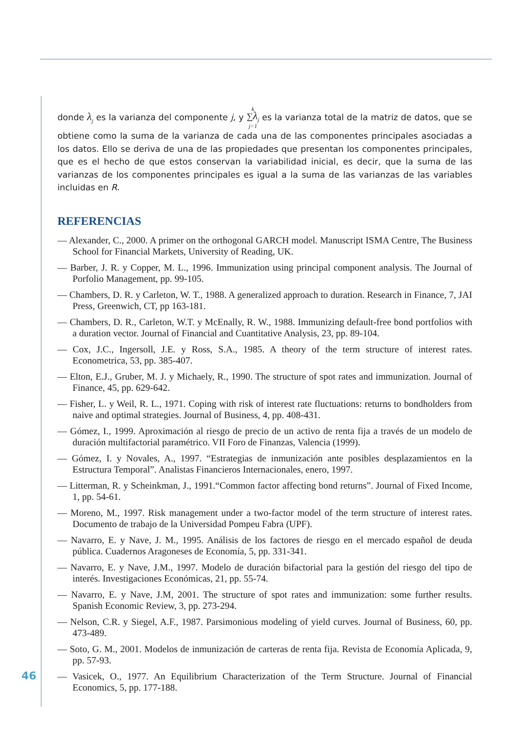donde λ<sub>j</sub> es la varianza del componente j, y k
∑λ<sub>j</sub>
j=1 es la varianza total de la matriz de datos, que se obtiene como la suma de la varianza de cada una de las componentes principales asociadas a los datos. Ello se deriva de una de las propiedades que presentan los componentes principales, que es el hecho de que estos conservan la variabilidad inicial, es decir, que la suma de las varianzas de los componentes principales es igual a la suma de las varianzas de las variables incluidas en R.
REFERENCIAS
— Alexander, C., 2000. A primer on the orthogonal GARCH model. Manuscript ISMA Centre, The Business School for Financial Markets, University of Reading, UK.
— Barber, J. R. y Copper, M. L., 1996. Immunization using principal component analysis. The Journal of Porfolio Management, pp. 99-105.
— Chambers, D. R. y Carleton, W. T., 1988. A generalized approach to duration. Research in Finance, 7, JAI Press, Greenwich, CT, pp 163-181.
— Chambers, D. R., Carleton, W.T. y McEnally, R. W., 1988. Immunizing default-free bond portfolios with a duration vector. Journal of Financial and Cuantitative Analysis, 23, pp. 89-104.
— Cox, J.C., Ingersoll, J.E. y Ross, S.A., 1985. A theory of the term structure of interest rates. Econometrica, 53, pp. 385-407.
— Elton, E.J., Gruber, M. J. y Michaely, R., 1990. The structure of spot rates and immunization. Journal of Finance, 45, pp. 629-642.
— Fisher, L. y Weil, R. L., 1971. Coping with risk of interest rate fluctuations: returns to bondholders from naive and optimal strategies. Journal of Business, 4, pp. 408-431.
— Gómez, I., 1999. Aproximación al riesgo de precio de un activo de renta fija a través de un modelo de duración multifactorial paramétrico. VII Foro de Finanzas, Valencia (1999).
— Gómez, I. y Novales, A., 1997. “Estrategias de inmunización ante posibles desplazamientos en la Estructura Temporal”. Analistas Financieros Internacionales, enero, 1997.
— Litterman, R. y Scheinkman, J., 1991.“Common factor affecting bond returns”. Journal of Fixed Income, 1, pp. 54-61.
— Moreno, M., 1997. Risk management under a two-factor model of the term structure of interest rates. Documento de trabajo de la Universidad Pompeu Fabra (UPF).
— Navarro, E. y Nave, J. M., 1995. Análisis de los factores de riesgo en el mercado español de deuda pública. Cuadernos Aragoneses de Economía, 5, pp. 331-341.
— Navarro, E. y Nave, J.M., 1997. Modelo de duración bifactorial para la gestión del riesgo del tipo de interés. Investigaciones Económicas, 21, pp. 55-74.
— Navarro, E. y Nave, J.M, 2001. The structure of spot rates and immunization: some further results. Spanish Economic Review, 3, pp. 273-294.
— Nelson, C.R. y Siegel, A.F., 1987. Parsimonious modeling of yield curves. Journal of Business, 60, pp. 473-489.
— Soto, G. M., 2001. Modelos de inmunización de carteras de renta fija. Revista de Economía Aplicada, 9, pp. 57-93.
— Vasicek, O., 1977. An Equilibrium Characterization of the Term Structure. Journal of Financial Economics, 5, pp. 177-188.
46